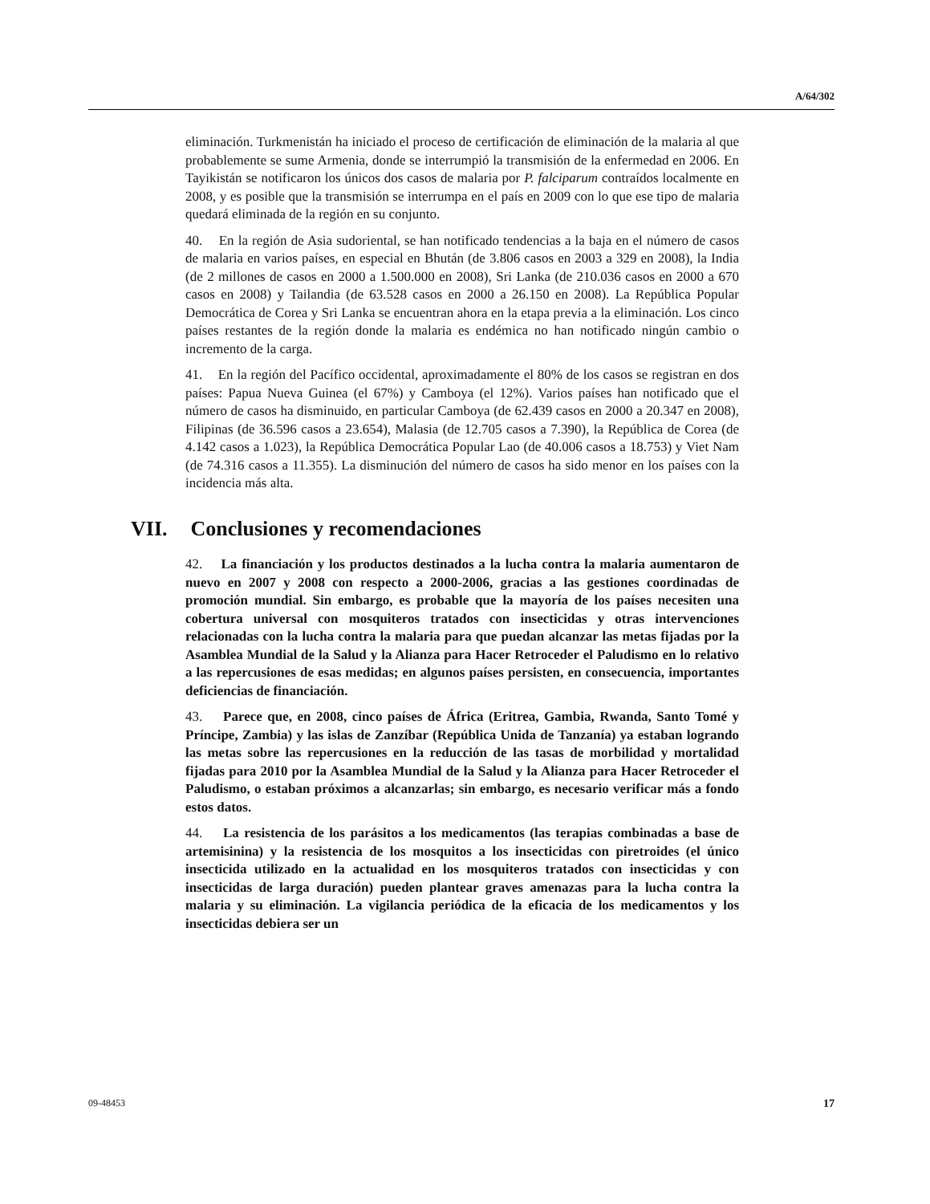A/64/302
eliminación. Turkmenistán ha iniciado el proceso de certificación de eliminación de la malaria al que probablemente se sume Armenia, donde se interrumpió la transmisión de la enfermedad en 2006. En Tayikistán se notificaron los únicos dos casos de malaria por P. falciparum contraídos localmente en 2008, y es posible que la transmisión se interrumpa en el país en 2009 con lo que ese tipo de malaria quedará eliminada de la región en su conjunto.
40. En la región de Asia sudoriental, se han notificado tendencias a la baja en el número de casos de malaria en varios países, en especial en Bhután (de 3.806 casos en 2003 a 329 en 2008), la India (de 2 millones de casos en 2000 a 1.500.000 en 2008), Sri Lanka (de 210.036 casos en 2000 a 670 casos en 2008) y Tailandia (de 63.528 casos en 2000 a 26.150 en 2008). La República Popular Democrática de Corea y Sri Lanka se encuentran ahora en la etapa previa a la eliminación. Los cinco países restantes de la región donde la malaria es endémica no han notificado ningún cambio o incremento de la carga.
41. En la región del Pacífico occidental, aproximadamente el 80% de los casos se registran en dos países: Papua Nueva Guinea (el 67%) y Camboya (el 12%). Varios países han notificado que el número de casos ha disminuido, en particular Camboya (de 62.439 casos en 2000 a 20.347 en 2008), Filipinas (de 36.596 casos a 23.654), Malasia (de 12.705 casos a 7.390), la República de Corea (de 4.142 casos a 1.023), la República Democrática Popular Lao (de 40.006 casos a 18.753) y Viet Nam (de 74.316 casos a 11.355). La disminución del número de casos ha sido menor en los países con la incidencia más alta.
VII. Conclusiones y recomendaciones
42. La financiación y los productos destinados a la lucha contra la malaria aumentaron de nuevo en 2007 y 2008 con respecto a 2000-2006, gracias a las gestiones coordinadas de promoción mundial. Sin embargo, es probable que la mayoría de los países necesiten una cobertura universal con mosquiteros tratados con insecticidas y otras intervenciones relacionadas con la lucha contra la malaria para que puedan alcanzar las metas fijadas por la Asamblea Mundial de la Salud y la Alianza para Hacer Retroceder el Paludismo en lo relativo a las repercusiones de esas medidas; en algunos países persisten, en consecuencia, importantes deficiencias de financiación.
43. Parece que, en 2008, cinco países de África (Eritrea, Gambia, Rwanda, Santo Tomé y Príncipe, Zambia) y las islas de Zanzíbar (República Unida de Tanzanía) ya estaban logrando las metas sobre las repercusiones en la reducción de las tasas de morbilidad y mortalidad fijadas para 2010 por la Asamblea Mundial de la Salud y la Alianza para Hacer Retroceder el Paludismo, o estaban próximos a alcanzarlas; sin embargo, es necesario verificar más a fondo estos datos.
44. La resistencia de los parásitos a los medicamentos (las terapias combinadas a base de artemisinina) y la resistencia de los mosquitos a los insecticidas con piretroides (el único insecticida utilizado en la actualidad en los mosquiteros tratados con insecticidas y con insecticidas de larga duración) pueden plantear graves amenazas para la lucha contra la malaria y su eliminación. La vigilancia periódica de la eficacia de los medicamentos y los insecticidas debiera ser un
09-48453 17